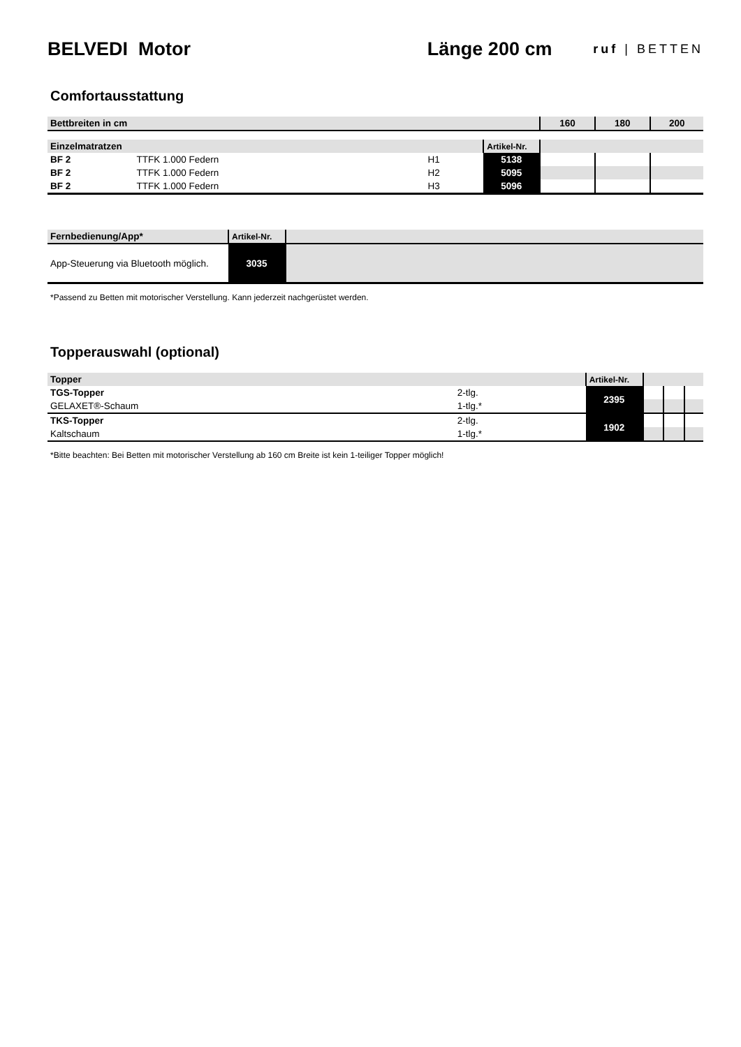BELVEDI Motor Länge 200 cm
ruf | BETTEN
Comfortausstattung
| Bettbreiten in cm | | | | 160 | 180 | 200 |
| --- | --- | --- | --- | --- | --- | --- |
| Einzelmatratzen | | | Artikel-Nr. | | | |
| BF 2 | TTFK 1.000 Federn | H1 | 5138 | | | |
| BF 2 | TTFK 1.000 Federn | H2 | 5095 | | | |
| BF 2 | TTFK 1.000 Federn | H3 | 5096 | | | |
| Fernbedienung/App* | Artikel-Nr. | |
| App-Steuerung via Bluetooth möglich. | 3035 | |
*Passend zu Betten mit motorischer Verstellung. Kann jederzeit nachgerüstet werden.
Topperauswahl (optional)
| Topper | | Artikel-Nr. | | | |
| TGS-Topper | 2-tlg. | 2395 | | | |
| GELAXET®-Schaum | 1-tlg.* | | | | |
| TKS-Topper | 2-tlg. | 1902 | | | |
| Kaltschaum | 1-tlg.* | | | | |
*Bitte beachten: Bei Betten mit motorischer Verstellung ab 160 cm Breite ist kein 1-teiliger Topper möglich!